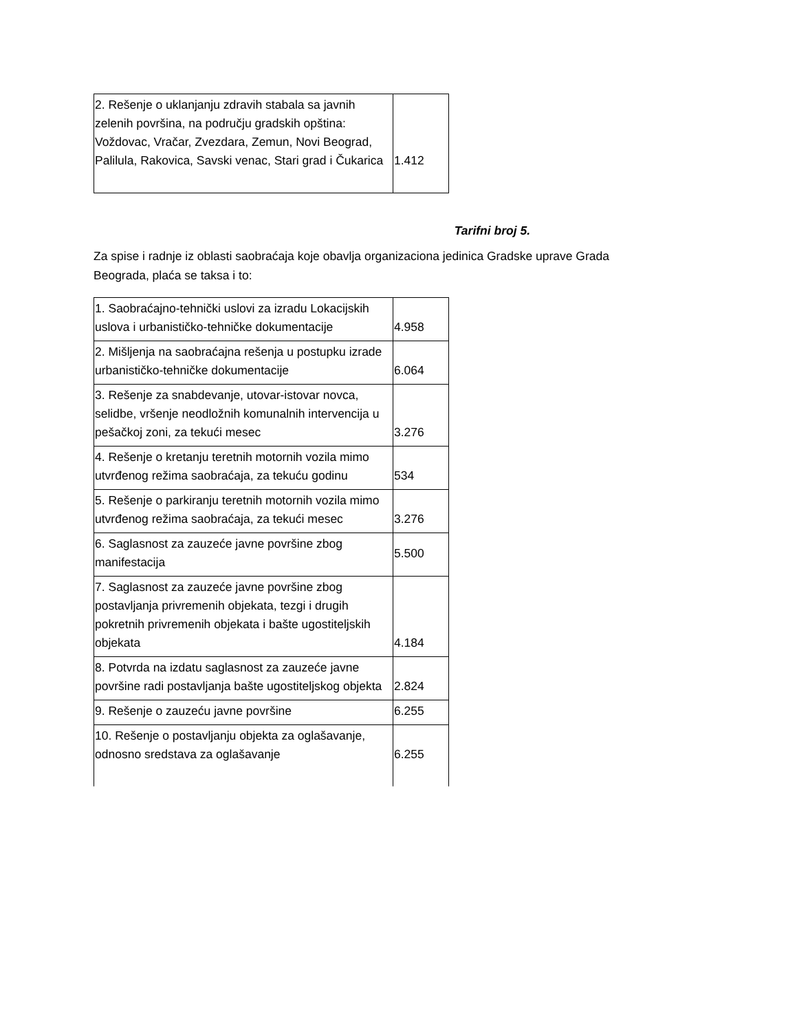| 2. Rešenje o uklanjanju zdravih stabala sa javnih zelenih površina, na području gradskih opština: Voždovac, Vračar, Zvezdara, Zemun, Novi Beograd, Palilula, Rakovica, Savski venac, Stari grad i Čukarica | 1.412 |
Tarifni broj 5.
Za spise i radnje iz oblasti saobraćaja koje obavlja organizaciona jedinica Gradske uprave Grada Beograda, plaća se taksa i to:
| 1. Saobraćajno-tehnički uslovi za izradu Lokacijskih uslova i urbanističko-tehničke dokumentacije | 4.958 |
| 2. Mišljenja na saobraćajna rešenja u postupku izrade urbanističko-tehničke dokumentacije | 6.064 |
| 3. Rešenje za snabdevanje, utovar-istovar novca, selidbe, vršenje neodložnih komunalnih intervencija u pešačkoj zoni, za tekući mesec | 3.276 |
| 4. Rešenje o kretanju teretnih motornih vozila mimo utvrđenog režima saobraćaja, za tekuću godinu | 534 |
| 5. Rešenje o parkiranju teretnih motornih vozila mimo utvrđenog režima saobraćaja, za tekući mesec | 3.276 |
| 6. Saglasnost za zauzeće javne površine zbog manifestacija | 5.500 |
| 7. Saglasnost za zauzeće javne površine zbog postavljanja privremenih objekata, tezgi i drugih pokretnih privremenih objekata i bašte ugostiteljskih objekata | 4.184 |
| 8. Potvrda na izdatu saglasnost za zauzeće javne površine radi postavljanja bašte ugostiteljskog objekta | 2.824 |
| 9. Rešenje o zauzeću javne površine | 6.255 |
| 10. Rešenje o postavljanju objekta za oglašavanje, odnosno sredstava za oglašavanje | 6.255 |